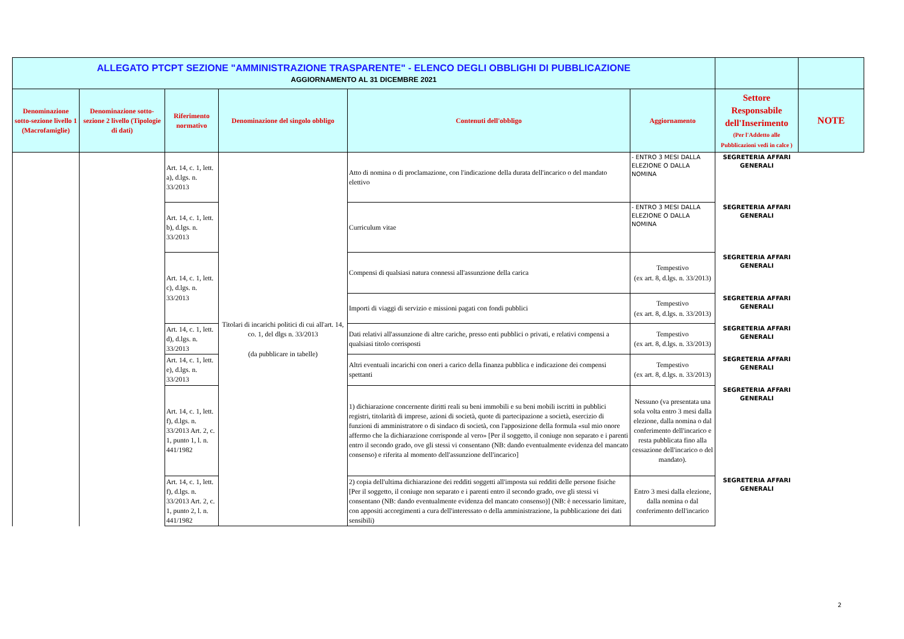| ALLEGATO PTCPT SEZIONE "AMMINISTRAZIONE TRASPARENTE" - ELENCO DEGLI OBBLIGHI DI PUBBLICAZIONE AGGIORNAMENTO AL 31 DICEMBRE 2021 | | | | | | | |
| Denominazione sotto-sezione livello 1 (Macrofamiglie) | Denominazione sotto-sezione 2 livello (Tipologie di dati) | Riferimento normativo | Denominazione del singolo obbligo | Contenuti dell'obbligo | Aggiornamento | Settore Responsabile dell'Inserimento (Per l'Addetto alle Pubblicazioni vedi in calce ) | NOTE |
| | | Art. 14, c. 1, lett. a), d.lgs. n. 33/2013 | Titolari di incarichi politici di cui all'art. 14, co. 1, del dlgs n. 33/2013 (da pubblicare in tabelle) | Atto di nomina o di proclamazione, con l'indicazione della durata dell'incarico o del mandato elettivo | - ENTRO 3 MESI DALLA ELEZIONE O DALLA NOMINA | SEGRETERIA AFFARI GENERALI | |
| | | Art. 14, c. 1, lett. b), d.lgs. n. 33/2013 | | Curriculum vitae | - ENTRO 3 MESI DALLA ELEZIONE O DALLA NOMINA | SEGRETERIA AFFARI GENERALI | |
| | | Art. 14, c. 1, lett. c), d.lgs. n. 33/2013 | | Compensi di qualsiasi natura connessi all'assunzione della carica | Tempestivo (ex art. 8, d.lgs. n. 33/2013) | SEGRETERIA AFFARI GENERALI | |
| | | | | Importi di viaggi di servizio e missioni pagati con fondi pubblici | Tempestivo (ex art. 8, d.lgs. n. 33/2013) | SEGRETERIA AFFARI GENERALI | |
| | | Art. 14, c. 1, lett. d), d.lgs. n. 33/2013 | | Dati relativi all'assunzione di altre cariche, presso enti pubblici o privati, e relativi compensi a qualsiasi titolo corrisposti | Tempestivo (ex art. 8, d.lgs. n. 33/2013) | SEGRETERIA AFFARI GENERALI | |
| | | Art. 14, c. 1, lett. e), d.lgs. n. 33/2013 | | Altri eventuali incarichi con oneri a carico della finanza pubblica e indicazione dei compensi spettanti | Tempestivo (ex art. 8, d.lgs. n. 33/2013) | SEGRETERIA AFFARI GENERALI | |
| | | Art. 14, c. 1, lett. f), d.lgs. n. 33/2013 Art. 2, c. 1, punto 1, l. n. 441/1982 | | 1) dichiarazione concernente diritti reali su beni immobili e su beni mobili iscritti in pubblici registri, titolarità di imprese, azioni di società, quote di partecipazione a società, esercizio di funzioni di amministratore o di sindaco di società, con l'apposizione della formula «sul mio onore affermo che la dichiarazione corrisponde al vero» [Per il soggetto, il coniuge non separato e i parenti entro il secondo grado, ove gli stessi vi consentano (NB: dando eventualmente evidenza del mancato consenso) e riferita al momento dell'assunzione dell'incarico] | Nessuno (va presentata una sola volta entro 3 mesi dalla elezione, dalla nomina o dal conferimento dell'incarico e resta pubblicata fino alla cessazione dell'incarico o del mandato). | SEGRETERIA AFFARI GENERALI | |
| | | Art. 14, c. 1, lett. f), d.lgs. n. 33/2013 Art. 2, c. 1, punto 2, l. n. 441/1982 | | 2) copia dell'ultima dichiarazione dei redditi soggetti all'imposta sui redditi delle persone fisiche [Per il soggetto, il coniuge non separato e i parenti entro il secondo grado, ove gli stessi vi consentano (NB: dando eventualmente evidenza del mancato consenso)] (NB: è necessario limitare, con appositi accorgimenti a cura dell'interessato o della amministrazione, la pubblicazione dei dati sensibili) | Entro 3 mesi dalla elezione, dalla nomina o dal conferimento dell'incarico | SEGRETERIA AFFARI GENERALI | |
2